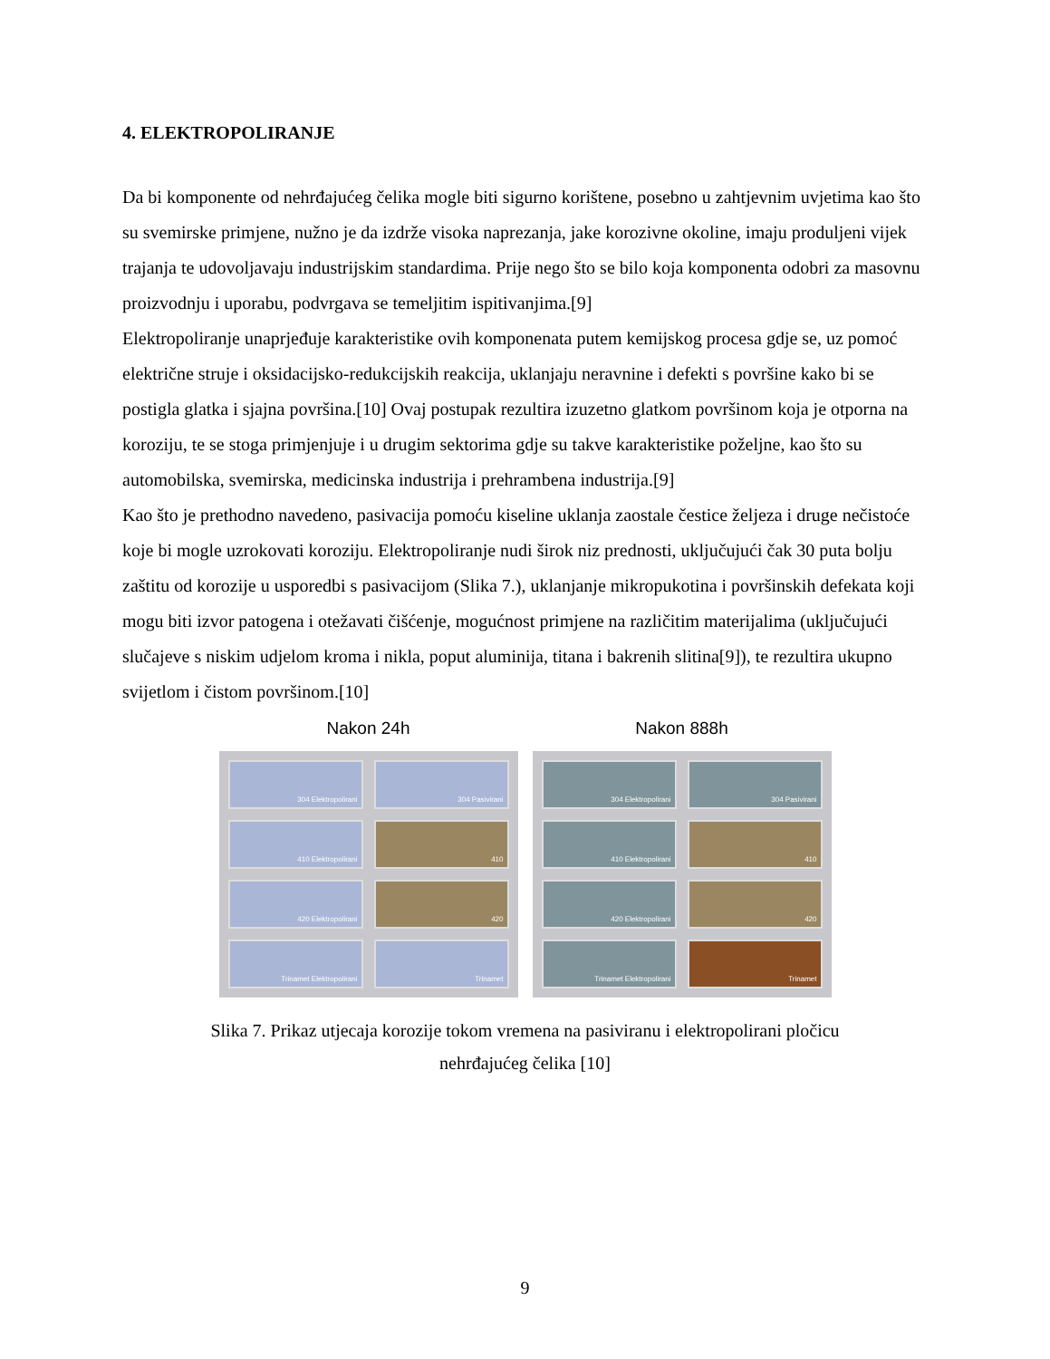4. ELEKTROPOLIRANJE
Da bi komponente od nehrđajućeg čelika mogle biti sigurno korištene, posebno u zahtjevnim uvjetima kao što su svemirske primjene, nužno je da izdrže visoka naprezanja, jake korozivne okoline, imaju produljeni vijek trajanja te udovoljavaju industrijskim standardima. Prije nego što se bilo koja komponenta odobri za masovnu proizvodnju i uporabu, podvrgava se temeljitim ispitivanjima.[9]
Elektropoliranje unaprjeđuje karakteristike ovih komponenata putem kemijskog procesa gdje se, uz pomoć električne struje i oksidacijsko-redukcijskih reakcija, uklanjaju neravnine i defekti s površine kako bi se postigla glatka i sjajna površina.[10] Ovaj postupak rezultira izuzetno glatkom površinom koja je otporna na koroziju, te se stoga primjenjuje i u drugim sektorima gdje su takve karakteristike poželjne, kao što su automobilska, svemirska, medicinska industrija i prehrambena industrija.[9]
Kao što je prethodno navedeno, pasivacija pomoću kiseline uklanja zaostale čestice željeza i druge nečistoće koje bi mogle uzrokovati koroziju. Elektropoliranje nudi širok niz prednosti, uključujući čak 30 puta bolju zaštitu od korozije u usporedbi s pasivacijom (Slika 7.), uklanjanje mikropukotina i površinskih defekata koji mogu biti izvor patogena i otežavati čišćenje, mogućnost primjene na različitim materijalima (uključujući slučajeve s niskim udjelom kroma i nikla, poput aluminija, titana i bakrenih slitina[9]), te rezultira ukupno svijetlom i čistom površinom.[10]
Nakon 24h
304 Elektropolirani
304 Pasivirani
410 Elektropolirani
410
420 Elektropolirani
420
Trinamet Elektropolirani
Trinamet
Nakon 888h
304 Elektropolirani
304 Pasivirani
410 Elektropolirani
410
420 Elektropolirani
420
Trinamet Elektropolirani
Trinamet
Slika 7. Prikaz utjecaja korozije tokom vremena na pasiviranu i elektropolirani pločicu
nehrđajućeg čelika [10]
9